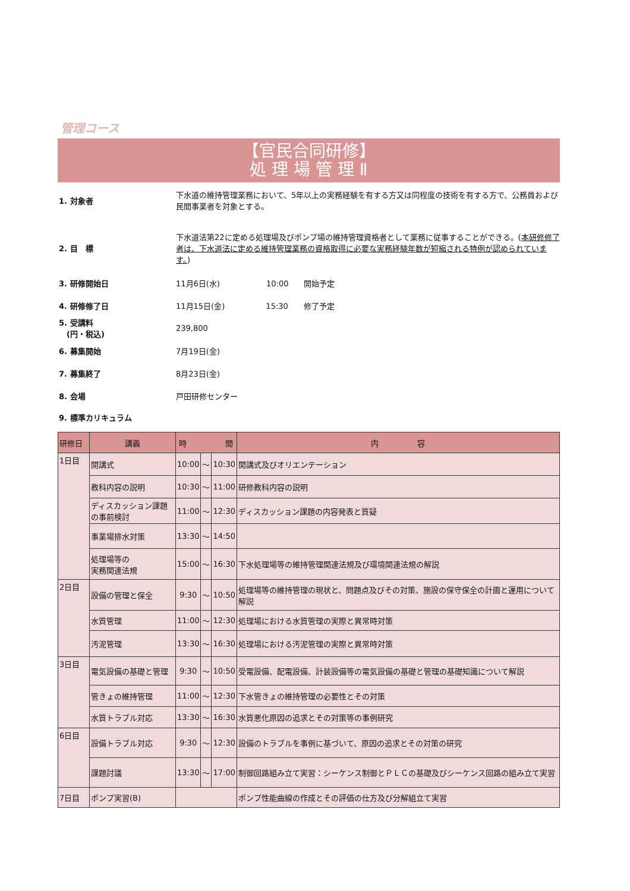管理コース
【官民合同研修】
処 理 場 管 理 Ⅱ
1. 対象者
下水道の維持管理業務において、5年以上の実務経験を有する方又は同程度の技術を有する方で、公務員および民間事業者を対象とする。
2. 目　標
下水道法第22に定める処理場及びポンプ場の維持管理資格者として業務に従事することができる。(本研修修了者は、下水道法に定める維持管理業務の資格取得に必要な実務経験年数が短縮される特例が認められています。)
3. 研修開始日
11月6日(水)　　　　　　10:00　　開始予定
4. 研修修了日
11月15日(金)　　　　　 15:30　　修了予定
5. 受講料
　(円・税込)
239,800
6. 募集開始 7月19日(金)
7. 募集終了 8月23日(金)
8. 会場 戸田研修センター
9. 標準カリキュラム
| 研修日 | 講義 | 時 間 | | | 内 容 |
| --- | --- | --- | --- | --- | --- |
| 1日目 | 開講式 | 10:00 | ～ | 10:30 | 開講式及びオリエンテーション |
| | 教科内容の説明 | 10:30 | ～ | 11:00 | 研修教科内容の説明 |
| | ディスカッション課題の事前検討 | 11:00 | ～ | 12:30 | ディスカッション課題の内容発表と質疑 |
| | 事業場排水対策 | 13:30 | ～ | 14:50 | |
| | 処理場等の 実務関連法規 | 15:00 | ～ | 16:30 | 下水処理場等の維持管理関連法規及び環境関連法規の解説 |
| 2日目 | 設備の管理と保全 | 9:30 | ～ | 10:50 | 処理場等の維持管理の現状と、問題点及びその対策、施設の保守保全の計画と運用について解説 |
| | 水質管理 | 11:00 | ～ | 12:30 | 処理場における水質管理の実際と異常時対策 |
| | 汚泥管理 | 13:30 | ～ | 16:30 | 処理場における汚泥管理の実際と異常時対策 |
| 3日目 | 電気設備の基礎と管理 | 9:30 | ～ | 10:50 | 受電設備、配電設備、計装設備等の電気設備の基礎と管理の基礎知識について解説 |
| | 管きょの維持管理 | 11:00 | ～ | 12:30 | 下水管きょの維持管理の必要性とその対策 |
| | 水質トラブル対応 | 13:30 | ～ | 16:30 | 水質悪化原因の追求とその対策等の事例研究 |
| 6日目 | 設備トラブル対応 | 9:30 | ～ | 12:30 | 設備のトラブルを事例に基づいて、原因の追求とその対策の研究 |
| | 課題討議 | 13:30 | ～ | 17:00 | 制御回路組み立て実習：シーケンス制御とＰＬＣの基礎及びシーケンス回路の組み立て実習 |
| 7日目 | ポンプ実習(B) | | | | ポンプ性能曲線の作成とその評価の仕方及び分解組立て実習 |